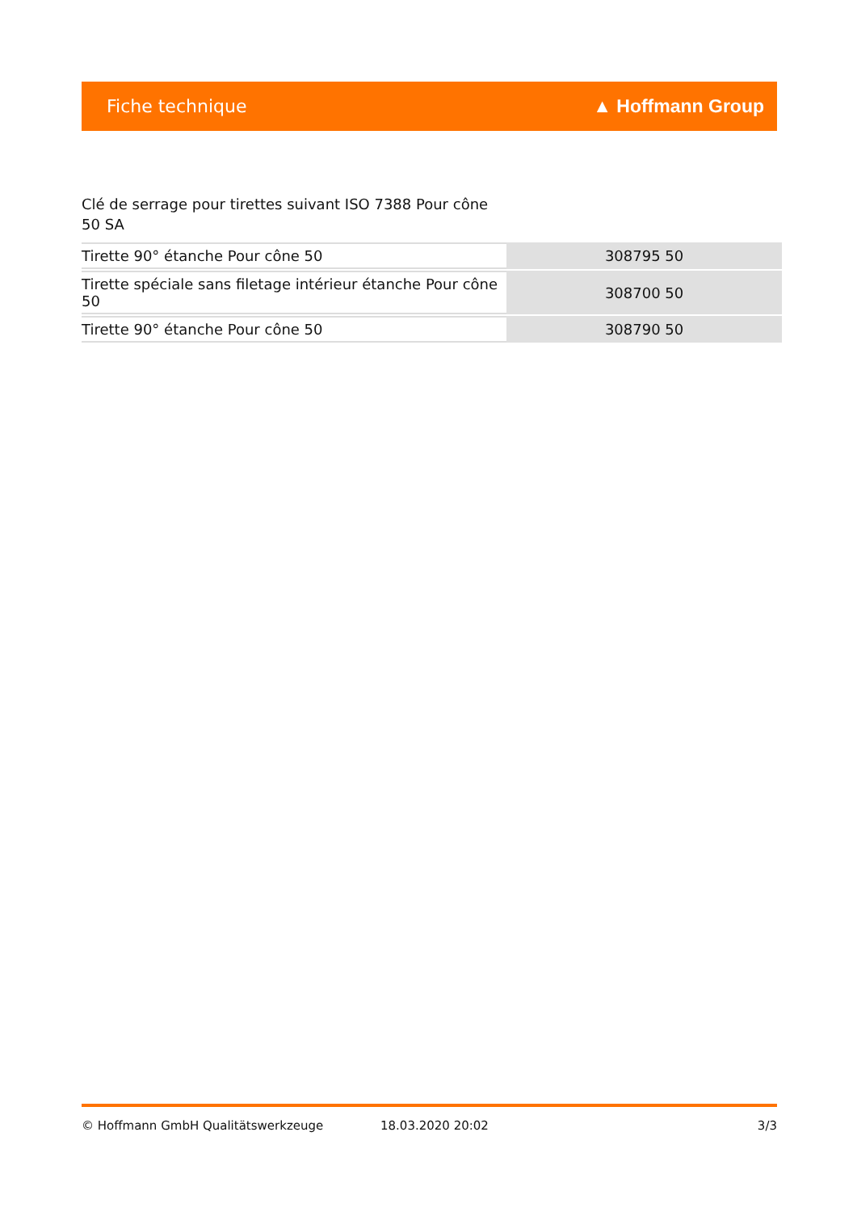Fiche technique ▲ Hoffmann Group
Clé de serrage pour tirettes suivant ISO 7388 Pour cône 50 SA
| Tirette 90° étanche Pour cône 50 | 308795 50 |
| Tirette spéciale sans filetage intérieur étanche Pour cône 50 | 308700 50 |
| Tirette 90° étanche Pour cône 50 | 308790 50 |
© Hoffmann GmbH Qualitätswerkzeuge 18.03.2020 20:02 3/3